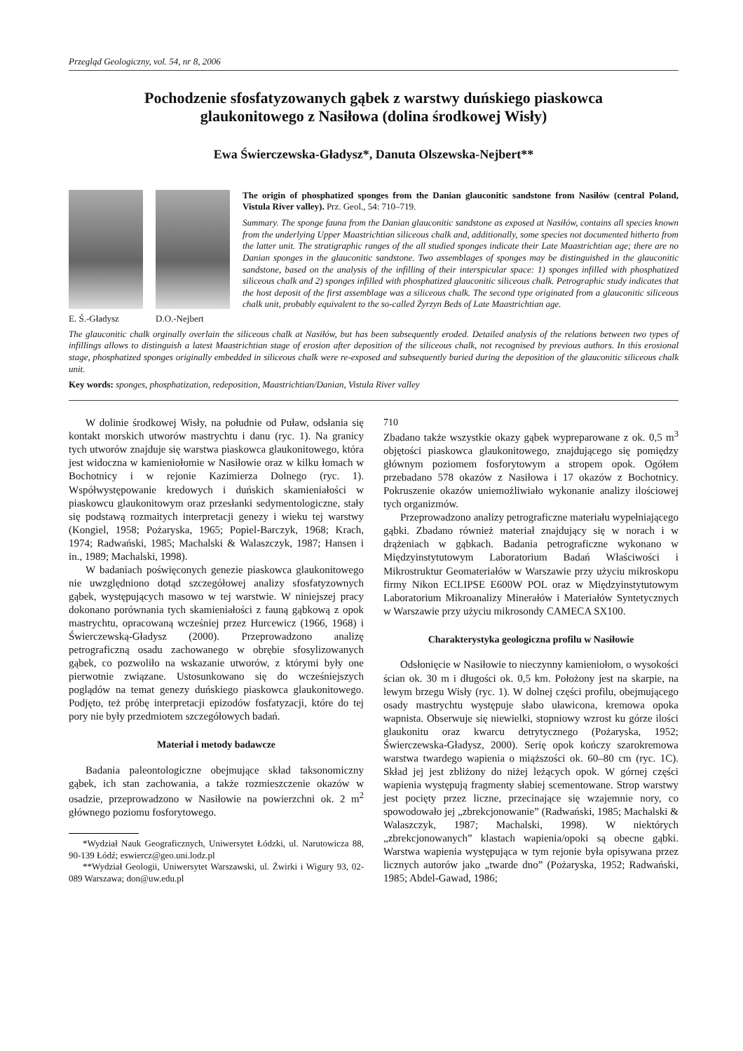Przegląd Geologiczny, vol. 54, nr 8, 2006
Pochodzenie sfosfatyzowanych gąbek z warstwy duńskiego piaskowca
glaukonitowego z Nasiłowa (dolina środkowej Wisły)
Ewa Świerczewska-Gładysz*, Danuta Olszewska-Nejbert**
E. Ś.-Gładysz D.O.-Nejbert
The origin of phosphatized sponges from the Danian glauconitic sandstone from Nasiłów (central Poland, Vistula River valley). Prz. Geol., 54: 710–719.
Summary. The sponge fauna from the Danian glauconitic sandstone as exposed at Nasiłów, contains all species known from the underlying Upper Maastrichtian siliceous chalk and, additionally, some species not documented hitherto from the latter unit. The stratigraphic ranges of the all studied sponges indicate their Late Maastrichtian age; there are no Danian sponges in the glauconitic sandstone. Two assemblages of sponges may be distinguished in the glauconitic sandstone, based on the analysis of the infilling of their interspicular space: 1) sponges infilled with phosphatized siliceous chalk and 2) sponges infilled with phosphatized glauconitic siliceous chalk. Petrographic study indicates that the host deposit of the first assemblage was a siliceous chalk. The second type originated from a glauconitic siliceous chalk unit, probably equivalent to the so-called Żyrzyn Beds of Late Maastrichtian age.
The glauconitic chalk orginally overlain the siliceous chalk at Nasiłów, but has been subsequently eroded. Detailed analysis of the relations between two types of infillings allows to distinguish a latest Maastrichtian stage of erosion after deposition of the siliceous chalk, not recognised by previous authors. In this erosional stage, phosphatized sponges originally embedded in siliceous chalk were re-exposed and subsequently buried during the deposition of the glauconitic siliceous chalk unit.
Key words: sponges, phosphatization, redeposition, Maastrichtian/Danian, Vistula River valley
W dolinie środkowej Wisły, na południe od Puław, odsłania się kontakt morskich utworów mastrychtu i danu (ryc. 1). Na granicy tych utworów znajduje się warstwa piaskowca glaukonitowego, która jest widoczna w kamieniołomie w Nasiłowie oraz w kilku łomach w Bochotnicy i w rejonie Kazimierza Dolnego (ryc. 1). Współwystępowanie kredowych i duńskich skamieniałości w piaskowcu glaukonitowym oraz przesłanki sedymentologiczne, stały się podstawą rozmaitych interpretacji genezy i wieku tej warstwy (Kongiel, 1958; Pożaryska, 1965; Popiel-Barczyk, 1968; Krach, 1974; Radwański, 1985; Machalski & Walaszczyk, 1987; Hansen i in., 1989; Machalski, 1998).
W badaniach poświęconych genezie piaskowca glaukonitowego nie uwzględniono dotąd szczegółowej analizy sfosfatyzownych gąbek, występujących masowo w tej warstwie. W niniejszej pracy dokonano porównania tych skamieniałości z fauną gąbkową z opok mastrychtu, opracowaną wcześniej przez Hurcewicz (1966, 1968) i Świerczewską-Gładysz (2000). Przeprowadzono analizę petrograficzną osadu zachowanego w obrębie sfosylizowanych gąbek, co pozwoliło na wskazanie utworów, z którymi były one pierwotnie związane. Ustosunkowano się do wcześniejszych poglądów na temat genezy duńskiego piaskowca glaukonitowego. Podjęto, też próbę interpretacji epizodów fosfatyzacji, które do tej pory nie były przedmiotem szczegółowych badań.
Materiał i metody badawcze
Badania paleontologiczne obejmujące skład taksonomiczny gąbek, ich stan zachowania, a także rozmieszczenie okazów w osadzie, przeprowadzono w Nasiłowie na powierzchni ok. 2 m<sup>2</sup> głównego poziomu fosforytowego.
*Wydział Nauk Geograficznych, Uniwersytet Łódzki, ul. Narutowicza 88, 90-139 Łódź; eswiercz@geo.uni.lodz.pl
**Wydział Geologii, Uniwersytet Warszawski, ul. Żwirki i Wigury 93, 02-089 Warszawa; don@uw.edu.pl
710
Zbadano także wszystkie okazy gąbek wypreparowane z ok. 0,5 m<sup>3</sup> objętości piaskowca glaukonitowego, znajdującego się pomiędzy głównym poziomem fosforytowym a stropem opok. Ogółem przebadano 578 okazów z Nasiłowa i 17 okazów z Bochotnicy. Pokruszenie okazów uniemożliwiało wykonanie analizy ilościowej tych organizmów.
Przeprowadzono analizy petrograficzne materiału wypełniającego gąbki. Zbadano również materiał znajdujący się w norach i w drążeniach w gąbkach. Badania petrograficzne wykonano w Międzyinstytutowym Laboratorium Badań Właściwości i Mikrostruktur Geomateriałów w Warszawie przy użyciu mikroskopu firmy Nikon ECLIPSE E600W POL oraz w Międzyinstytutowym Laboratorium Mikroanalizy Minerałów i Materiałów Syntetycznych w Warszawie przy użyciu mikrosondy CAMECA SX100.
Charakterystyka geologiczna profilu w Nasiłowie
Odsłonięcie w Nasiłowie to nieczynny kamieniołom, o wysokości ścian ok. 30 m i długości ok. 0,5 km. Położony jest na skarpie, na lewym brzegu Wisły (ryc. 1). W dolnej części profilu, obejmującego osady mastrychtu występuje słabo uławicona, kremowa opoka wapnista. Obserwuje się niewielki, stopniowy wzrost ku górze ilości glaukonitu oraz kwarcu detrytycznego (Pożaryska, 1952; Świerczewska-Gładysz, 2000). Serię opok kończy szarokremowa warstwa twardego wapienia o miąższości ok. 60–80 cm (ryc. 1C). Skład jej jest zbliżony do niżej leżących opok. W górnej części wapienia występują fragmenty słabiej scementowane. Strop warstwy jest pocięty przez liczne, przecinające się wzajemnie nory, co spowodowało jej „zbrekcjonowanie” (Radwański, 1985; Machalski & Walaszczyk, 1987; Machalski, 1998). W niektórych „zbrekcjonowanych” klastach wapienia/opoki są obecne gąbki. Warstwa wapienia występująca w tym rejonie była opisywana przez licznych autorów jako „twarde dno” (Pożaryska, 1952; Radwański, 1985; Abdel-Gawad, 1986;